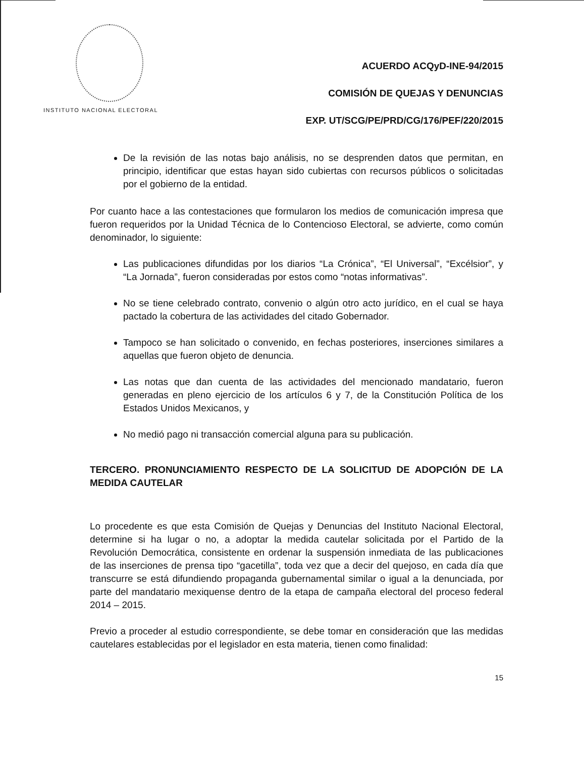INSTITUTO NACIONAL ELECTORAL
ACUERDO ACQyD-INE-94/2015
COMISIÓN DE QUEJAS Y DENUNCIAS
EXP. UT/SCG/PE/PRD/CG/176/PEF/220/2015
De la revisión de las notas bajo análisis, no se desprenden datos que permitan, en principio, identificar que estas hayan sido cubiertas con recursos públicos o solicitadas por el gobierno de la entidad.
Por cuanto hace a las contestaciones que formularon los medios de comunicación impresa que fueron requeridos por la Unidad Técnica de lo Contencioso Electoral, se advierte, como común denominador, lo siguiente:
Las publicaciones difundidas por los diarios “La Crónica”, “El Universal”, “Excélsior”, y “La Jornada”, fueron consideradas por estos como “notas informativas”.
No se tiene celebrado contrato, convenio o algún otro acto jurídico, en el cual se haya pactado la cobertura de las actividades del citado Gobernador.
Tampoco se han solicitado o convenido, en fechas posteriores, inserciones similares a aquellas que fueron objeto de denuncia.
Las notas que dan cuenta de las actividades del mencionado mandatario, fueron generadas en pleno ejercicio de los artículos 6 y 7, de la Constitución Política de los Estados Unidos Mexicanos, y
No medió pago ni transacción comercial alguna para su publicación.
TERCERO. PRONUNCIAMIENTO RESPECTO DE LA SOLICITUD DE ADOPCIÓN DE LA MEDIDA CAUTELAR
Lo procedente es que esta Comisión de Quejas y Denuncias del Instituto Nacional Electoral, determine si ha lugar o no, a adoptar la medida cautelar solicitada por el Partido de la Revolución Democrática, consistente en ordenar la suspensión inmediata de las publicaciones de las inserciones de prensa tipo “gacetilla”, toda vez que a decir del quejoso, en cada día que transcurre se está difundiendo propaganda gubernamental similar o igual a la denunciada, por parte del mandatario mexiquense dentro de la etapa de campaña electoral del proceso federal 2014 – 2015.
Previo a proceder al estudio correspondiente, se debe tomar en consideración que las medidas cautelares establecidas por el legislador en esta materia, tienen como finalidad:
15